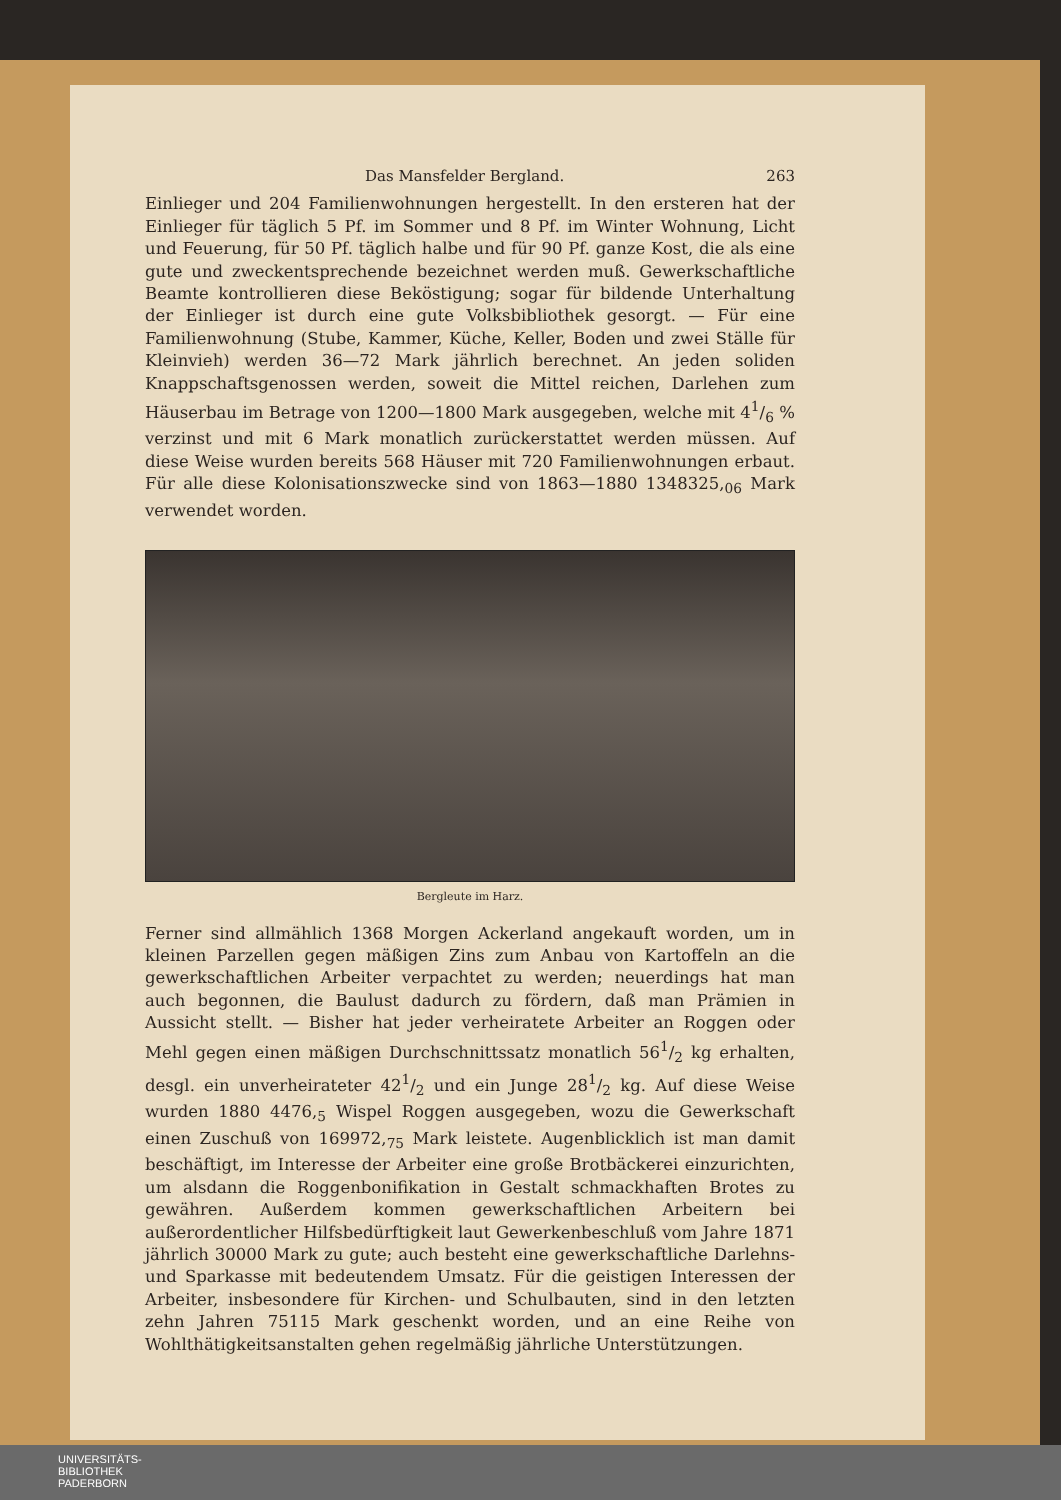Das Mansfelder Bergland. 263
Einlieger und 204 Familienwohnungen hergestellt. In den ersteren hat der Einlieger für täglich 5 Pf. im Sommer und 8 Pf. im Winter Wohnung, Licht und Feuerung, für 50 Pf. täglich halbe und für 90 Pf. ganze Kost, die als eine gute und zweckentsprechende bezeichnet werden muß. Gewerkschaftliche Beamte kontrollieren diese Beköstigung; sogar für bildende Unterhaltung der Einlieger ist durch eine gute Volksbibliothek gesorgt. — Für eine Familienwohnung (Stube, Kammer, Küche, Keller, Boden und zwei Ställe für Kleinvieh) werden 36—72 Mark jährlich berechnet. An jeden soliden Knappschaftsgenossen werden, soweit die Mittel reichen, Darlehen zum Häuserbau im Betrage von 1200—1800 Mark ausgegeben, welche mit 41/6 % verzinst und mit 6 Mark monatlich zurückerstattet werden müssen. Auf diese Weise wurden bereits 568 Häuser mit 720 Familienwohnungen erbaut. Für alle diese Kolonisationszwecke sind von 1863—1880 1348325,<sub>06</sub> Mark verwendet worden.
Bergleute im Harz.
Ferner sind allmählich 1368 Morgen Ackerland angekauft worden, um in kleinen Parzellen gegen mäßigen Zins zum Anbau von Kartoffeln an die gewerkschaftlichen Arbeiter verpachtet zu werden; neuerdings hat man auch begonnen, die Baulust dadurch zu fördern, daß man Prämien in Aussicht stellt. — Bisher hat jeder verheiratete Arbeiter an Roggen oder Mehl gegen einen mäßigen Durchschnittssatz monatlich 561/2 kg erhalten, desgl. ein unverheirateter 421/2 und ein Junge 281/2 kg. Auf diese Weise wurden 1880 4476,<sub>5</sub> Wispel Roggen ausgegeben, wozu die Gewerkschaft einen Zuschuß von 169972,<sub>75</sub> Mark leistete. Augenblicklich ist man damit beschäftigt, im Interesse der Arbeiter eine große Brotbäckerei einzurichten, um alsdann die Roggenbonifikation in Gestalt schmackhaften Brotes zu gewähren. Außerdem kommen gewerkschaftlichen Arbeitern bei außerordentlicher Hilfsbedürftigkeit laut Gewerkenbeschluß vom Jahre 1871 jährlich 30000 Mark zu gute; auch besteht eine gewerkschaftliche Darlehns- und Sparkasse mit bedeutendem Umsatz. Für die geistigen Interessen der Arbeiter, insbesondere für Kirchen- und Schulbauten, sind in den letzten zehn Jahren 75115 Mark geschenkt worden, und an eine Reihe von Wohlthätigkeitsanstalten gehen regelmäßig jährliche Unterstützungen.
UNIVERSITÄTS-
BIBLIOTHEK
PADERBORN